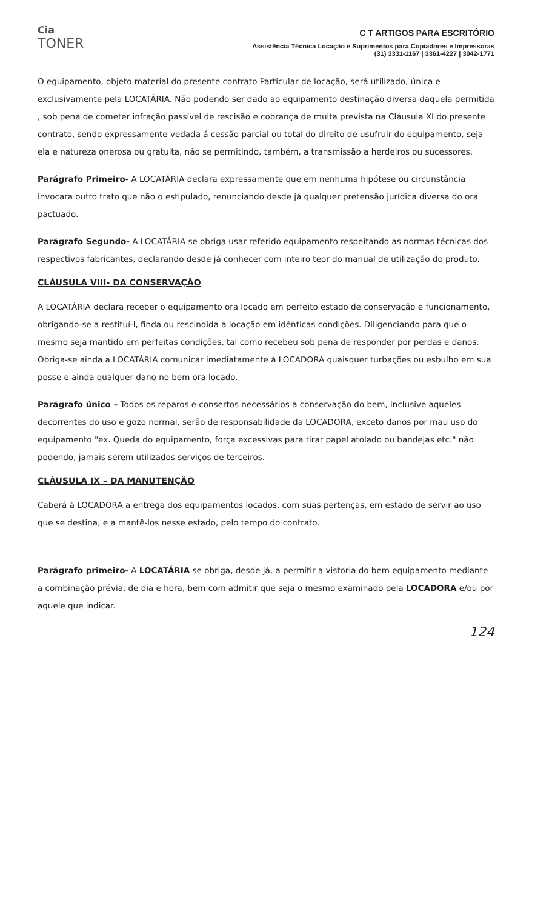Cia
TONER
C T ARTIGOS PARA ESCRITÓRIO
Assistência Técnica Locação e Suprimentos para Copiadores e Impressoras
(31) 3331-1167 | 3361-4227 | 3042-1771
O equipamento, objeto material do presente contrato Particular de locação, será utilizado, única e exclusivamente pela LOCATÁRIA. Não podendo ser dado ao equipamento destinação diversa daquela permitida , sob pena de cometer infração passível de rescisão e cobrança de multa prevista na Cláusula XI do presente contrato, sendo expressamente vedada á cessão parcial ou total do direito de usufruir do equipamento, seja ela e natureza onerosa ou gratuita, não se permitindo, também, a transmissão a herdeiros ou sucessores.
Parágrafo Primeiro- A LOCATÁRIA declara expressamente que em nenhuma hipótese ou circunstância invocara outro trato que não o estipulado, renunciando desde já qualquer pretensão jurídica diversa do ora pactuado.
Parágrafo Segundo- A LOCATÁRIA se obriga usar referido equipamento respeitando as normas técnicas dos respectivos fabricantes, declarando desde já conhecer com inteiro teor do manual de utilização do produto.
CLÁUSULA VIII- DA CONSERVAÇÃO
A LOCATÁRIA declara receber o equipamento ora locado em perfeito estado de conservação e funcionamento, obrigando-se a restituí-l, finda ou rescindida a locação em idênticas condições. Diligenciando para que o mesmo seja mantido em perfeitas condições, tal como recebeu sob pena de responder por perdas e danos. Obriga-se ainda a LOCATÁRIA comunicar imediatamente à LOCADORA quaisquer turbações ou esbulho em sua posse e ainda qualquer dano no bem ora locado.
Parágrafo único – Todos os reparos e consertos necessários à conservação do bem, inclusive aqueles decorrentes do uso e gozo normal, serão de responsabilidade da LOCADORA, exceto danos por mau uso do equipamento "ex. Queda do equipamento, força excessivas para tirar papel atolado ou bandejas etc." não podendo, jamais serem utilizados serviços de terceiros.
CLÁUSULA IX – DA MANUTENÇÃO
Caberá à LOCADORA a entrega dos equipamentos locados, com suas pertenças, em estado de servir ao uso que se destina, e a mantê-los nesse estado, pelo tempo do contrato.
Parágrafo primeiro- A LOCATÁRIA se obriga, desde já, a permitir a vistoria do bem equipamento mediante a combinação prévia, de dia e hora, bem com admitir que seja o mesmo examinado pela LOCADORA e/ou por aquele que indicar.
124